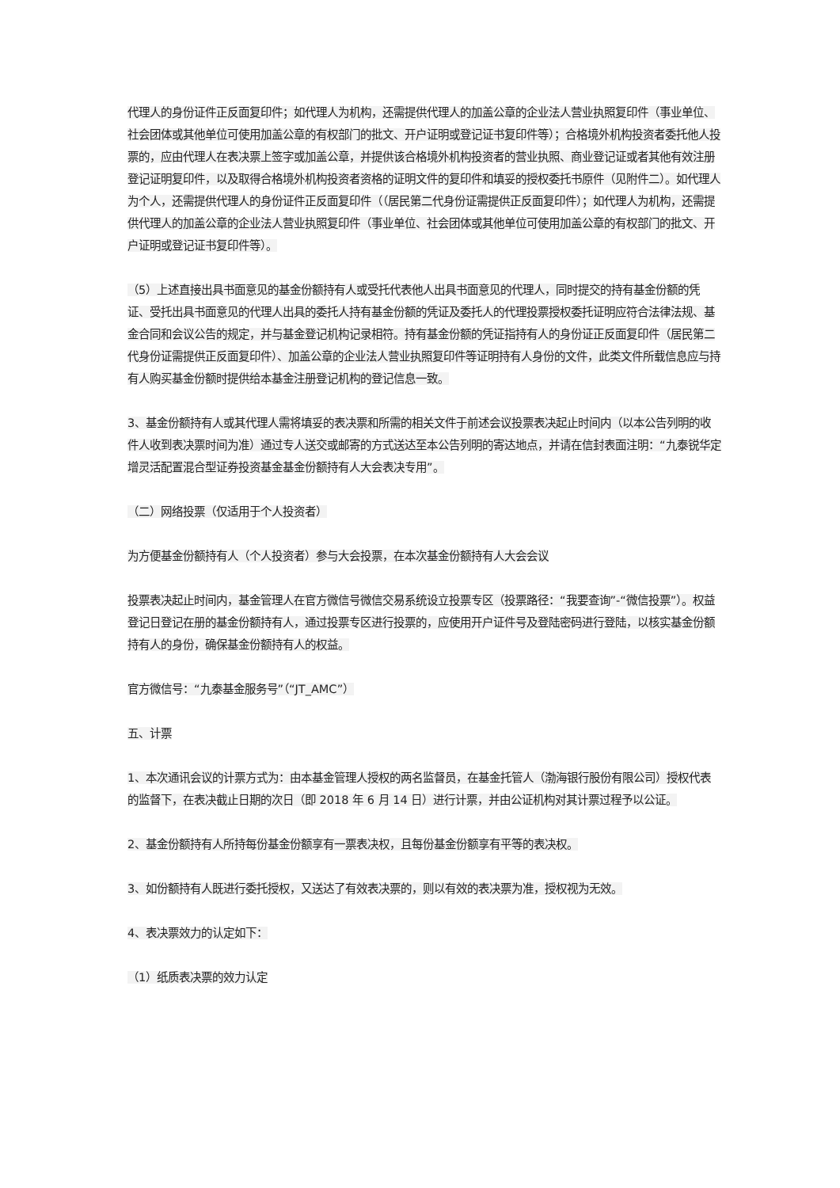代理人的身份证件正反面复印件；如代理人为机构，还需提供代理人的加盖公章的企业法人营业执照复印件（事业单位、社会团体或其他单位可使用加盖公章的有权部门的批文、开户证明或登记证书复印件等）；合格境外机构投资者委托他人投票的，应由代理人在表决票上签字或加盖公章，并提供该合格境外机构投资者的营业执照、商业登记证或者其他有效注册登记证明复印件，以及取得合格境外机构投资者资格的证明文件的复印件和填妥的授权委托书原件（见附件二）。如代理人为个人，还需提供代理人的身份证件正反面复印件（（居民第二代身份证需提供正反面复印件）；如代理人为机构，还需提供代理人的加盖公章的企业法人营业执照复印件（事业单位、社会团体或其他单位可使用加盖公章的有权部门的批文、开户证明或登记证书复印件等）。
（5）上述直接出具书面意见的基金份额持有人或受托代表他人出具书面意见的代理人，同时提交的持有基金份额的凭证、受托出具书面意见的代理人出具的委托人持有基金份额的凭证及委托人的代理投票授权委托证明应符合法律法规、基金合同和会议公告的规定，并与基金登记机构记录相符。持有基金份额的凭证指持有人的身份证正反面复印件（居民第二代身份证需提供正反面复印件）、加盖公章的企业法人营业执照复印件等证明持有人身份的文件，此类文件所载信息应与持有人购买基金份额时提供给本基金注册登记机构的登记信息一致。
3、基金份额持有人或其代理人需将填妥的表决票和所需的相关文件于前述会议投票表决起止时间内（以本公告列明的收件人收到表决票时间为准）通过专人送交或邮寄的方式送达至本公告列明的寄达地点，并请在信封表面注明：“九泰锐华定增灵活配置混合型证券投资基金基金份额持有人大会表决专用”。
（二）网络投票（仅适用于个人投资者）
为方便基金份额持有人（个人投资者）参与大会投票，在本次基金份额持有人大会会议
投票表决起止时间内，基金管理人在官方微信号微信交易系统设立投票专区（投票路径：“我要查询”-“微信投票”）。权益登记日登记在册的基金份额持有人，通过投票专区进行投票的，应使用开户证件号及登陆密码进行登陆，以核实基金份额持有人的身份，确保基金份额持有人的权益。
官方微信号：“九泰基金服务号”（“JT_AMC”）
五、计票
1、本次通讯会议的计票方式为：由本基金管理人授权的两名监督员，在基金托管人（渤海银行股份有限公司）授权代表的监督下，在表决截止日期的次日（即 2018 年 6 月 14 日）进行计票，并由公证机构对其计票过程予以公证。
2、基金份额持有人所持每份基金份额享有一票表决权，且每份基金份额享有平等的表决权。
3、如份额持有人既进行委托授权，又送达了有效表决票的，则以有效的表决票为准，授权视为无效。
4、表决票效力的认定如下：
（1）纸质表决票的效力认定